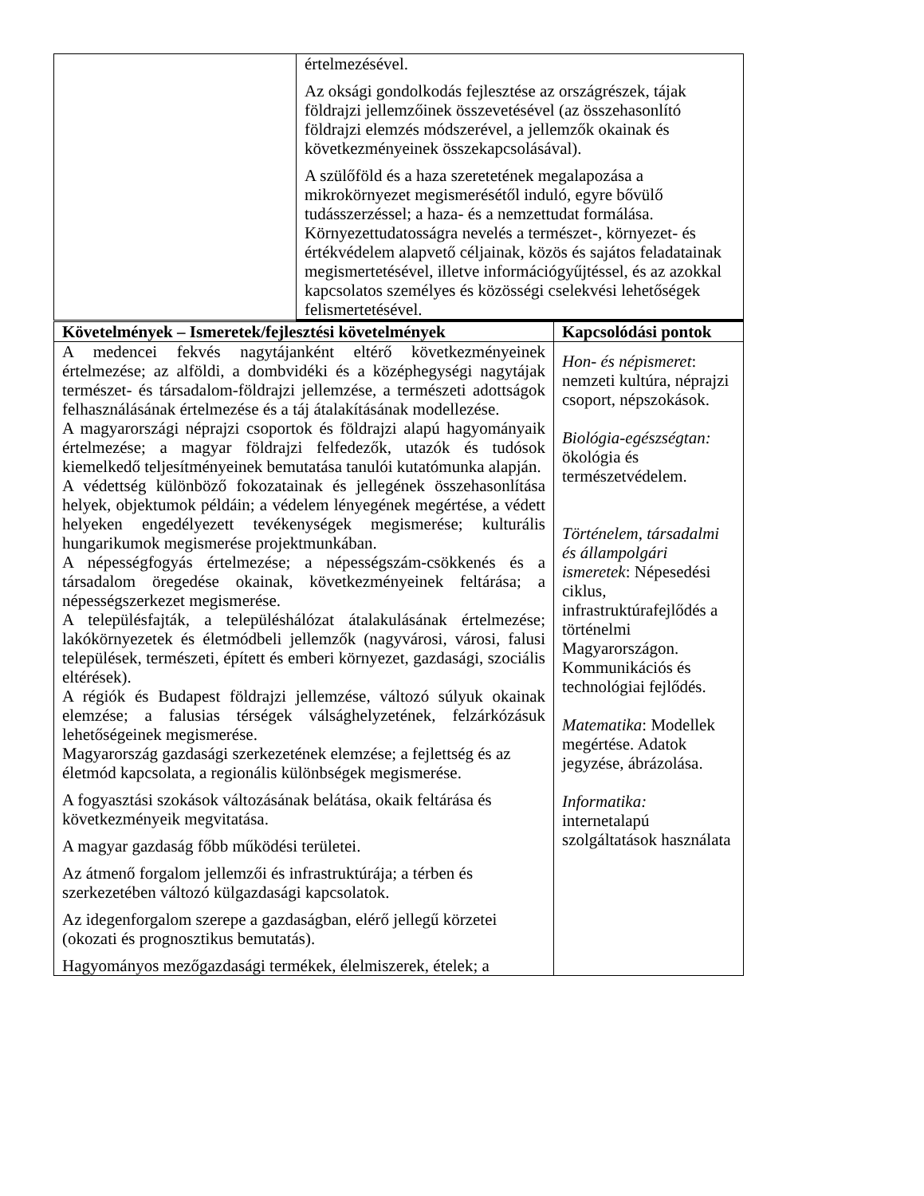| | értelmezésével. Az oksági gondolkodás fejlesztése az országrészek, tájak földrajzi jellemzőinek összevetésével (az összehasonlító földrajzi elemzés módszerével, a jellemzők okainak és következményeinek összekapcsolásával). A szülőföld és a haza szeretetének megalapozása a mikrokörnyezet megismerésétől induló, egyre bővülő tudásszerzéssel; a haza- és a nemzettudat formálása. Környezettudatosságra nevelés a természet-, környezet- és értékvédelem alapvető céljainak, közös és sajátos feladatainak megismertetésével, illetve információgyűjtéssel, és az azokkal kapcsolatos személyes és közösségi cselekvési lehetőségek felismertetésével. |
| Követelmények – Ismeretek/fejlesztési követelmények | Kapcsolódási pontok |
| --- | --- |
| A medencei fekvés nagytájanként eltérő következményeinek értelmezése; az alföldi, a dombvidéki és a középhegységi nagytájak természet- és társadalom-földrajzi jellemzése, a természeti adottságok felhasználásának értelmezése és a táj átalakításának modellezése. A magyarországi néprajzi csoportok és földrajzi alapú hagyományaik értelmezése; a magyar földrajzi felfedezők, utazók és tudósok kiemelkedő teljesítményeinek bemutatása tanulói kutatómunka alapján. A védettség különböző fokozatainak és jellegének összehasonlítása helyek, objektumok példáin; a védelem lényegének megértése, a védett helyeken engedélyezett tevékenységek megismerése; kulturális hungarikumok megismerése projektmunkában. A népességfogyás értelmezése; a népességszám-csökkenés és a társadalom öregedése okainak, következményeinek feltárása; a népességszerkezet megismerése. A településfajták, a településhálózat átalakulásának értelmezése; lakókörnyezetek és életmódbeli jellemzők (nagyvárosi, városi, falusi települések, természeti, épített és emberi környezet, gazdasági, szociális eltérések). A régiók és Budapest földrajzi jellemzése, változó súlyuk okainak elemzése; a falusias térségek válsághelyzetének, felzárkózásuk lehetőségeinek megismerése. Magyarország gazdasági szerkezetének elemzése; a fejlettség és az életmód kapcsolata, a regionális különbségek megismerése. A fogyasztási szokások változásának belátása, okaik feltárása és következményeik megvitatása. A magyar gazdaság főbb működési területei. Az átmenő forgalom jellemzői és infrastruktúrája; a térben és szerkezetében változó külgazdasági kapcsolatok. Az idegenforgalom szerepe a gazdaságban, elérő jellegű körzetei (okozati és prognosztikus bemutatás). Hagyományos mezőgazdasági termékek, élelmiszerek, ételek; a | Hon- és népismeret : nemzeti kultúra, néprajzi csoport, népszokások. Biológia-egészségtan: ökológia és természetvédelem. Történelem, társadalmi és állampolgári ismeretek : Népesedési ciklus, infrastruktúrafejlődés a történelmi Magyarországon. Kommunikációs és technológiai fejlődés. Matematika : Modellek megértése. Adatok jegyzése, ábrázolása. Informatika: internetalapú szolgáltatások használata |